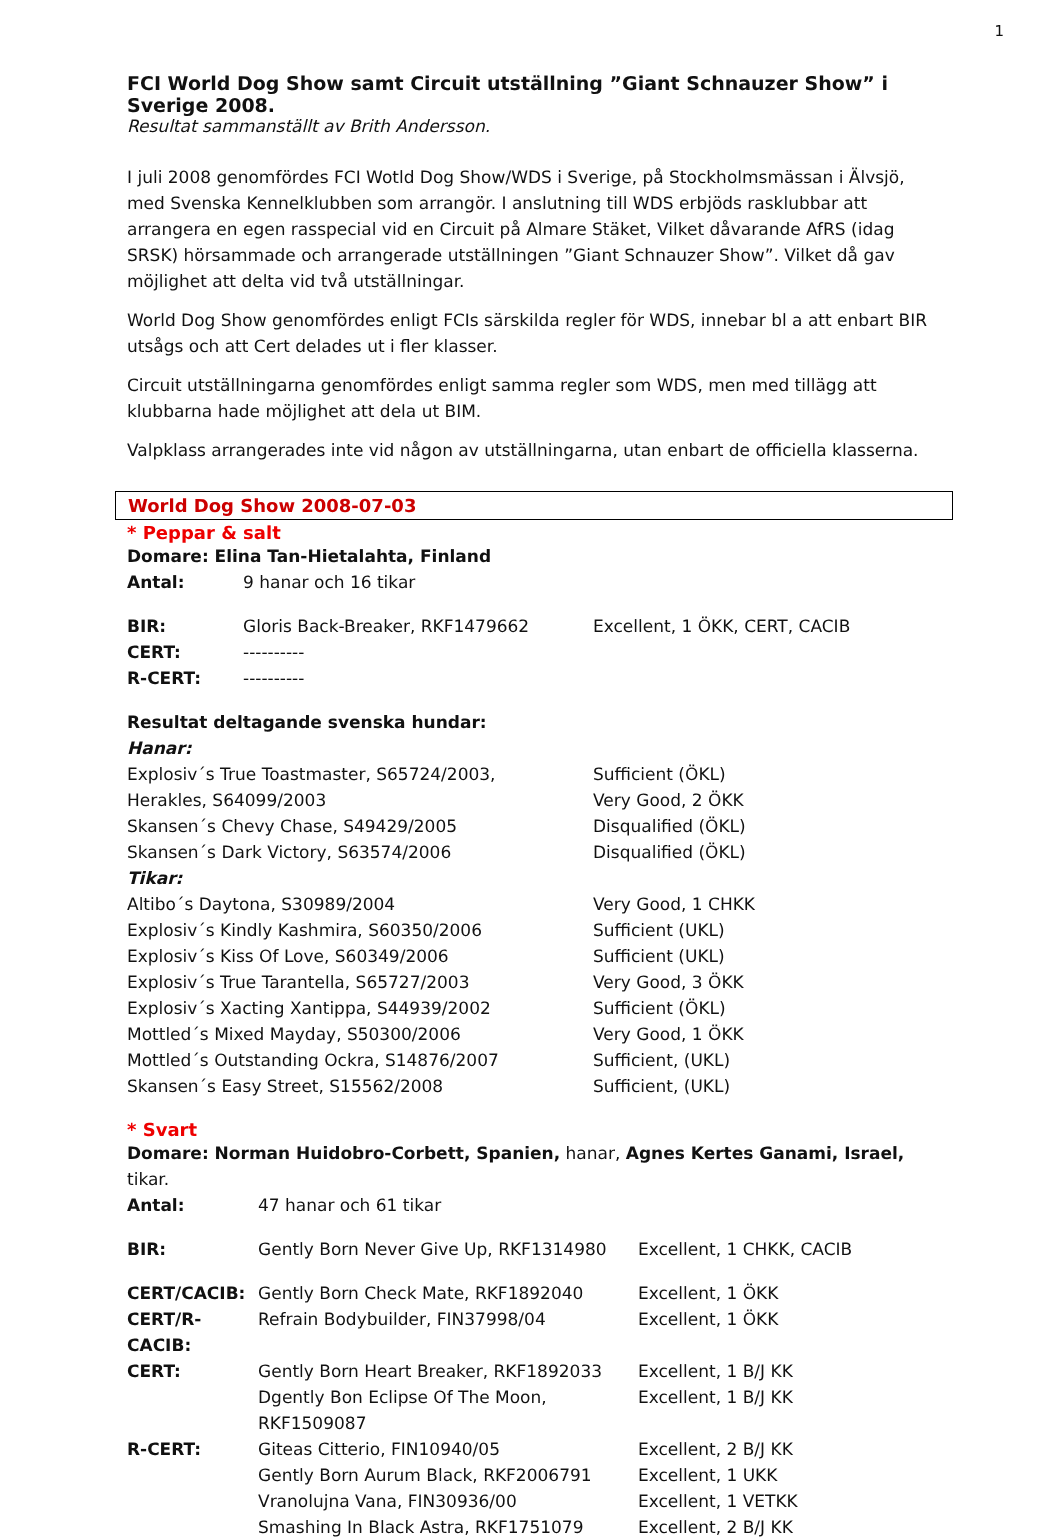1
FCI World Dog Show samt Circuit utställning ”Giant Schnauzer Show” i Sverige 2008.
Resultat sammanställt av Brith Andersson.
I juli 2008 genomfördes FCI Wotld Dog Show/WDS i Sverige, på Stockholmsmässan i Älvsjö, med Svenska Kennelklubben som arrangör. I anslutning till WDS erbjöds rasklubbar att arrangera en egen rasspecial vid en Circuit på Almare Stäket, Vilket dåvarande AfRS (idag SRSK) hörsammade och arrangerade utställningen ”Giant Schnauzer Show”. Vilket då gav möjlighet att delta vid två utställningar.
World Dog Show genomfördes enligt FCIs särskilda regler för WDS, innebar bl a att enbart BIR utsågs och att Cert delades ut i fler klasser.
Circuit utställningarna genomfördes enligt samma regler som WDS, men med tillägg att klubbarna hade möjlighet att dela ut BIM.
Valpklass arrangerades inte vid någon av utställningarna, utan enbart de officiella klasserna.
World Dog Show 2008-07-03
* Peppar & salt
| Domare: Elina Tan-Hietalahta, Finland | | |
| Antal: | 9 hanar och 16 tikar | |
| BIR: | Gloris Back-Breaker, RKF1479662 | Excellent, 1 ÖKK, CERT, CACIB |
| CERT: | ---------- | |
| R-CERT: | ---------- | |
| Resultat deltagande svenska hundar: | |
| Hanar: | |
| Explosiv´s True Toastmaster, S65724/2003, | Sufficient (ÖKL) |
| Herakles, S64099/2003 | Very Good, 2 ÖKK |
| Skansen´s Chevy Chase, S49429/2005 | Disqualified (ÖKL) |
| Skansen´s Dark Victory, S63574/2006 | Disqualified (ÖKL) |
| Tikar: | |
| Altibo´s Daytona, S30989/2004 | Very Good, 1 CHKK |
| Explosiv´s Kindly Kashmira, S60350/2006 | Sufficient (UKL) |
| Explosiv´s Kiss Of Love, S60349/2006 | Sufficient (UKL) |
| Explosiv´s True Tarantella, S65727/2003 | Very Good, 3 ÖKK |
| Explosiv´s Xacting Xantippa, S44939/2002 | Sufficient (ÖKL) |
| Mottled´s Mixed Mayday, S50300/2006 | Very Good, 1 ÖKK |
| Mottled´s Outstanding Ockra, S14876/2007 | Sufficient, (UKL) |
| Skansen´s Easy Street, S15562/2008 | Sufficient, (UKL) |
* Svart
Domare: Norman Huidobro-Corbett, Spanien, hanar, Agnes Kertes Ganami, Israel, tikar.
| Antal: | 47 hanar och 61 tikar | |
| BIR: | Gently Born Never Give Up, RKF1314980 | Excellent, 1 CHKK, CACIB |
| CERT/CACIB: | Gently Born Check Mate, RKF1892040 | Excellent, 1 ÖKK |
| CERT/R-CACIB: | Refrain Bodybuilder, FIN37998/04 | Excellent, 1 ÖKK |
| CERT: | Gently Born Heart Breaker, RKF1892033 | Excellent, 1 B/J KK |
| | Dgently Bon Eclipse Of The Moon, RKF1509087 | Excellent, 1 B/J KK |
| R-CERT: | Giteas Citterio, FIN10940/05 | Excellent, 2 B/J KK |
| | Gently Born Aurum Black, RKF2006791 | Excellent, 1 UKK |
| | Vranolujna Vana, FIN30936/00 | Excellent, 1 VETKK |
| | Smashing In Black Astra, RKF1751079 | Excellent, 2 B/J KK |